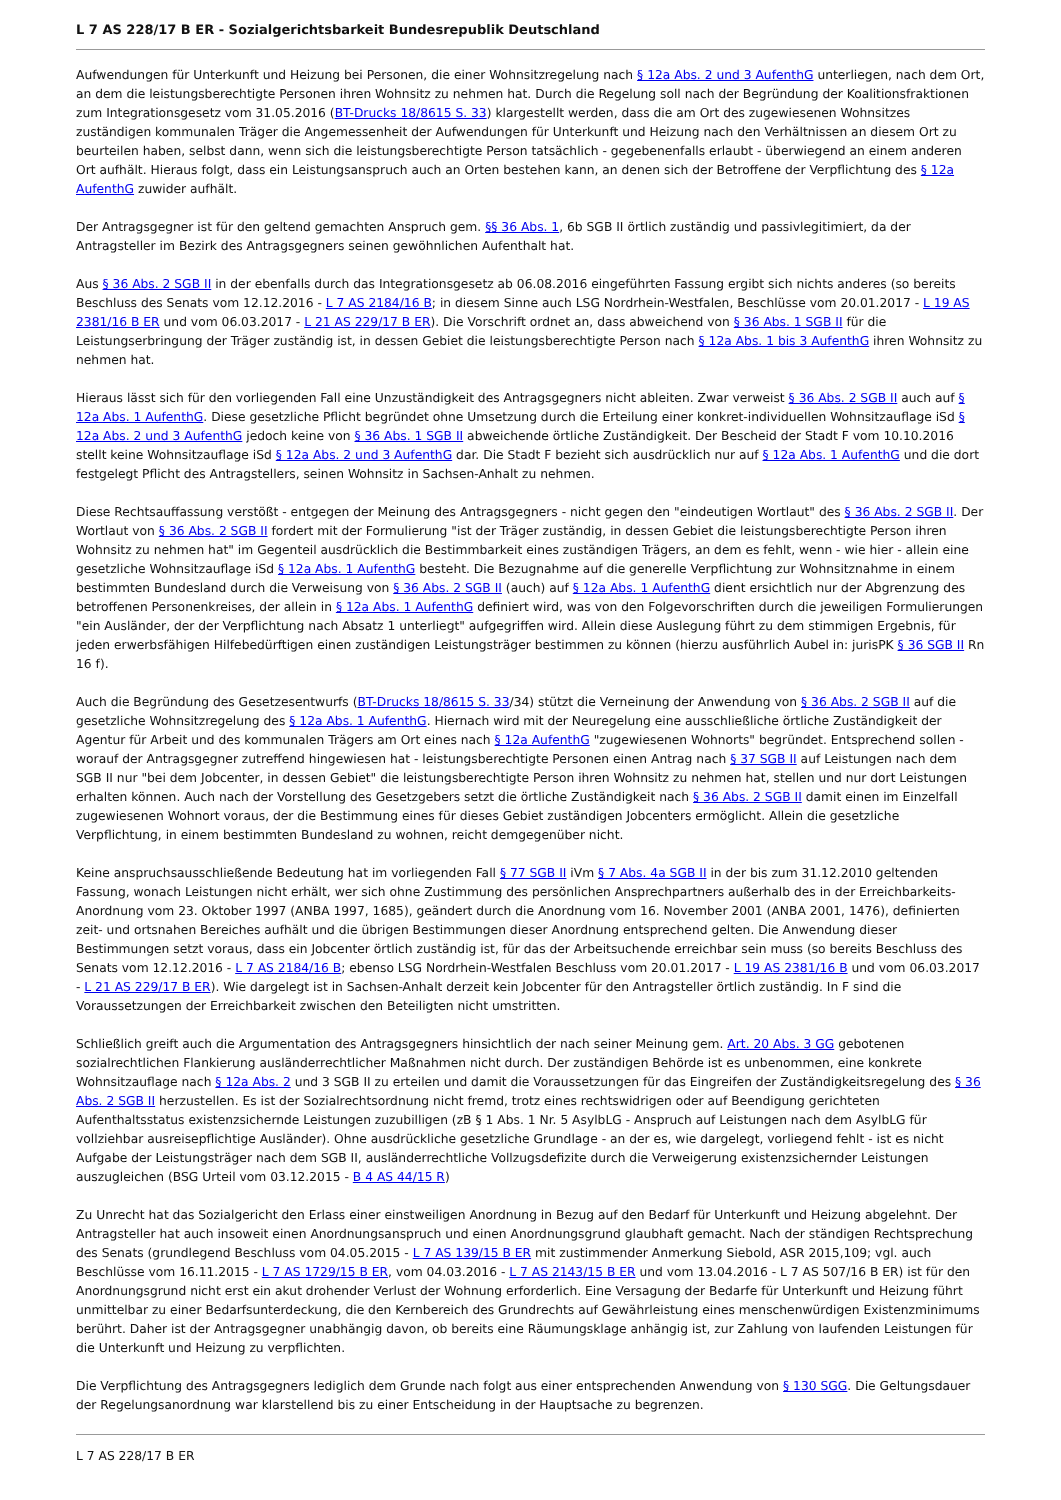L 7 AS 228/17 B ER - Sozialgerichtsbarkeit Bundesrepublik Deutschland
Aufwendungen für Unterkunft und Heizung bei Personen, die einer Wohnsitzregelung nach § 12a Abs. 2 und 3 AufenthG unterliegen, nach dem Ort, an dem die leistungsberechtigte Personen ihren Wohnsitz zu nehmen hat. Durch die Regelung soll nach der Begründung der Koalitionsfraktionen zum Integrationsgesetz vom 31.05.2016 (BT-Drucks 18/8615 S. 33) klargestellt werden, dass die am Ort des zugewiesenen Wohnsitzes zuständigen kommunalen Träger die Angemessenheit der Aufwendungen für Unterkunft und Heizung nach den Verhältnissen an diesem Ort zu beurteilen haben, selbst dann, wenn sich die leistungsberechtigte Person tatsächlich - gegebenenfalls erlaubt - überwiegend an einem anderen Ort aufhält. Hieraus folgt, dass ein Leistungsanspruch auch an Orten bestehen kann, an denen sich der Betroffene der Verpflichtung des § 12a AufenthG zuwider aufhält.
Der Antragsgegner ist für den geltend gemachten Anspruch gem. §§ 36 Abs. 1, 6b SGB II örtlich zuständig und passivlegitimiert, da der Antragsteller im Bezirk des Antragsgegners seinen gewöhnlichen Aufenthalt hat.
Aus § 36 Abs. 2 SGB II in der ebenfalls durch das Integrationsgesetz ab 06.08.2016 eingeführten Fassung ergibt sich nichts anderes (so bereits Beschluss des Senats vom 12.12.2016 - L 7 AS 2184/16 B; in diesem Sinne auch LSG Nordrhein-Westfalen, Beschlüsse vom 20.01.2017 - L 19 AS 2381/16 B ER und vom 06.03.2017 - L 21 AS 229/17 B ER). Die Vorschrift ordnet an, dass abweichend von § 36 Abs. 1 SGB II für die Leistungserbringung der Träger zuständig ist, in dessen Gebiet die leistungsberechtigte Person nach § 12a Abs. 1 bis 3 AufenthG ihren Wohnsitz zu nehmen hat.
Hieraus lässt sich für den vorliegenden Fall eine Unzuständigkeit des Antragsgegners nicht ableiten. Zwar verweist § 36 Abs. 2 SGB II auch auf § 12a Abs. 1 AufenthG. Diese gesetzliche Pflicht begründet ohne Umsetzung durch die Erteilung einer konkret-individuellen Wohnsitzauflage iSd § 12a Abs. 2 und 3 AufenthG jedoch keine von § 36 Abs. 1 SGB II abweichende örtliche Zuständigkeit. Der Bescheid der Stadt F vom 10.10.2016 stellt keine Wohnsitzauflage iSd § 12a Abs. 2 und 3 AufenthG dar. Die Stadt F bezieht sich ausdrücklich nur auf § 12a Abs. 1 AufenthG und die dort festgelegt Pflicht des Antragstellers, seinen Wohnsitz in Sachsen-Anhalt zu nehmen.
Diese Rechtsauffassung verstößt - entgegen der Meinung des Antragsgegners - nicht gegen den "eindeutigen Wortlaut" des § 36 Abs. 2 SGB II. Der Wortlaut von § 36 Abs. 2 SGB II fordert mit der Formulierung "ist der Träger zuständig, in dessen Gebiet die leistungsberechtigte Person ihren Wohnsitz zu nehmen hat" im Gegenteil ausdrücklich die Bestimmbarkeit eines zuständigen Trägers, an dem es fehlt, wenn - wie hier - allein eine gesetzliche Wohnsitzauflage iSd § 12a Abs. 1 AufenthG besteht. Die Bezugnahme auf die generelle Verpflichtung zur Wohnsitznahme in einem bestimmten Bundesland durch die Verweisung von § 36 Abs. 2 SGB II (auch) auf § 12a Abs. 1 AufenthG dient ersichtlich nur der Abgrenzung des betroffenen Personenkreises, der allein in § 12a Abs. 1 AufenthG definiert wird, was von den Folgevorschriften durch die jeweiligen Formulierungen "ein Ausländer, der der Verpflichtung nach Absatz 1 unterliegt" aufgegriffen wird. Allein diese Auslegung führt zu dem stimmigen Ergebnis, für jeden erwerbsfähigen Hilfebedürftigen einen zuständigen Leistungsträger bestimmen zu können (hierzu ausführlich Aubel in: jurisPK § 36 SGB II Rn 16 f).
Auch die Begründung des Gesetzesentwurfs (BT-Drucks 18/8615 S. 33/34) stützt die Verneinung der Anwendung von § 36 Abs. 2 SGB II auf die gesetzliche Wohnsitzregelung des § 12a Abs. 1 AufenthG. Hiernach wird mit der Neuregelung eine ausschließliche örtliche Zuständigkeit der Agentur für Arbeit und des kommunalen Trägers am Ort eines nach § 12a AufenthG "zugewiesenen Wohnorts" begründet. Entsprechend sollen - worauf der Antragsgegner zutreffend hingewiesen hat - leistungsberechtigte Personen einen Antrag nach § 37 SGB II auf Leistungen nach dem SGB II nur "bei dem Jobcenter, in dessen Gebiet" die leistungsberechtigte Person ihren Wohnsitz zu nehmen hat, stellen und nur dort Leistungen erhalten können. Auch nach der Vorstellung des Gesetzgebers setzt die örtliche Zuständigkeit nach § 36 Abs. 2 SGB II damit einen im Einzelfall zugewiesenen Wohnort voraus, der die Bestimmung eines für dieses Gebiet zuständigen Jobcenters ermöglicht. Allein die gesetzliche Verpflichtung, in einem bestimmten Bundesland zu wohnen, reicht demgegenüber nicht.
Keine anspruchsausschließende Bedeutung hat im vorliegenden Fall § 77 SGB II iVm § 7 Abs. 4a SGB II in der bis zum 31.12.2010 geltenden Fassung, wonach Leistungen nicht erhält, wer sich ohne Zustimmung des persönlichen Ansprechpartners außerhalb des in der Erreichbarkeits-Anordnung vom 23. Oktober 1997 (ANBA 1997, 1685), geändert durch die Anordnung vom 16. November 2001 (ANBA 2001, 1476), definierten zeit- und ortsnahen Bereiches aufhält und die übrigen Bestimmungen dieser Anordnung entsprechend gelten. Die Anwendung dieser Bestimmungen setzt voraus, dass ein Jobcenter örtlich zuständig ist, für das der Arbeitsuchende erreichbar sein muss (so bereits Beschluss des Senats vom 12.12.2016 - L 7 AS 2184/16 B; ebenso LSG Nordrhein-Westfalen Beschluss vom 20.01.2017 - L 19 AS 2381/16 B und vom 06.03.2017 - L 21 AS 229/17 B ER). Wie dargelegt ist in Sachsen-Anhalt derzeit kein Jobcenter für den Antragsteller örtlich zuständig. In F sind die Voraussetzungen der Erreichbarkeit zwischen den Beteiligten nicht umstritten.
Schließlich greift auch die Argumentation des Antragsgegners hinsichtlich der nach seiner Meinung gem. Art. 20 Abs. 3 GG gebotenen sozialrechtlichen Flankierung ausländerrechtlicher Maßnahmen nicht durch. Der zuständigen Behörde ist es unbenommen, eine konkrete Wohnsitzauflage nach § 12a Abs. 2 und 3 SGB II zu erteilen und damit die Voraussetzungen für das Eingreifen der Zuständigkeitsregelung des § 36 Abs. 2 SGB II herzustellen. Es ist der Sozialrechtsordnung nicht fremd, trotz eines rechtswidrigen oder auf Beendigung gerichteten Aufenthaltsstatus existenzsichernde Leistungen zuzubilligen (zB § 1 Abs. 1 Nr. 5 AsylbLG - Anspruch auf Leistungen nach dem AsylbLG für vollziehbar ausreisepflichtige Ausländer). Ohne ausdrückliche gesetzliche Grundlage - an der es, wie dargelegt, vorliegend fehlt - ist es nicht Aufgabe der Leistungsträger nach dem SGB II, ausländerrechtliche Vollzugsdefizite durch die Verweigerung existenzsichernder Leistungen auszugleichen (BSG Urteil vom 03.12.2015 - B 4 AS 44/15 R)
Zu Unrecht hat das Sozialgericht den Erlass einer einstweiligen Anordnung in Bezug auf den Bedarf für Unterkunft und Heizung abgelehnt. Der Antragsteller hat auch insoweit einen Anordnungsanspruch und einen Anordnungsgrund glaubhaft gemacht. Nach der ständigen Rechtsprechung des Senats (grundlegend Beschluss vom 04.05.2015 - L 7 AS 139/15 B ER mit zustimmender Anmerkung Siebold, ASR 2015,109; vgl. auch Beschlüsse vom 16.11.2015 - L 7 AS 1729/15 B ER, vom 04.03.2016 - L 7 AS 2143/15 B ER und vom 13.04.2016 - L 7 AS 507/16 B ER) ist für den Anordnungsgrund nicht erst ein akut drohender Verlust der Wohnung erforderlich. Eine Versagung der Bedarfe für Unterkunft und Heizung führt unmittelbar zu einer Bedarfsunterdeckung, die den Kernbereich des Grundrechts auf Gewährleistung eines menschenwürdigen Existenzminimums berührt. Daher ist der Antragsgegner unabhängig davon, ob bereits eine Räumungsklage anhängig ist, zur Zahlung von laufenden Leistungen für die Unterkunft und Heizung zu verpflichten.
Die Verpflichtung des Antragsgegners lediglich dem Grunde nach folgt aus einer entsprechenden Anwendung von § 130 SGG. Die Geltungsdauer der Regelungsanordnung war klarstellend bis zu einer Entscheidung in der Hauptsache zu begrenzen.
L 7 AS 228/17 B ER